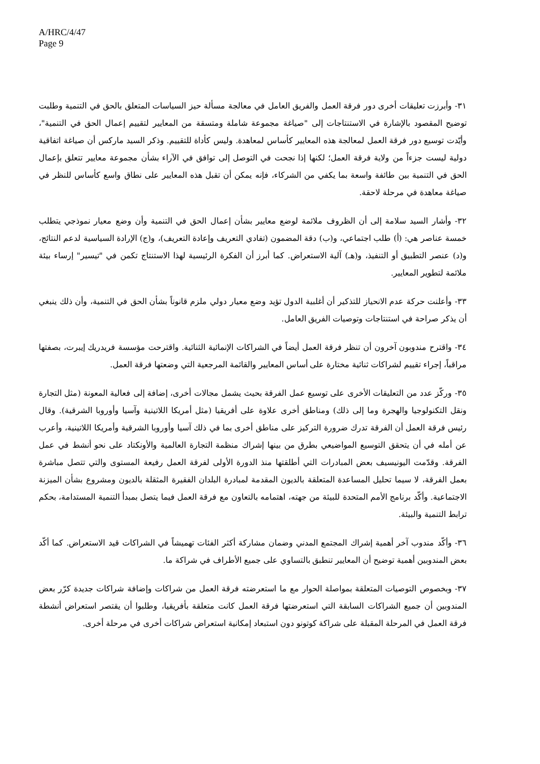A/HRC/4/47
Page 9
٣١- وأبرزت تعليقات أخرى دور فرقة العمل والفريق العامل في معالجة مسألة حيز السياسات المتعلق بالحق في التنمية وطلبت توضيح المقصود بالإشارة في الاستنتاجات إلى "صياغة مجموعة شاملة ومتسقة من المعايير لتقييم إعمال الحق في التنمية"، وأيّدت توسيع دور فرقة العمل لمعالجة هذه المعايير كأساس لمعاهدة. وليس كأداة للتقييم. وذكر السيد ماركس أن صياغة اتفاقية دولية ليست جزءاً من ولاية فرقة العمل؛ لكنها إذا نجحت في التوصل إلى توافق في الآراء بشأن مجموعة معايير تتعلق بإعمال الحق في التنمية بين طائفة واسعة بما يكفي من الشركاء، فإنه يمكن أن تقبل هذه المعايير على نطاق واسع كأساس للنظر في صياغة معاهدة في مرحلة لاحقة.
٣٢- وأشار السيد سلامة إلى أن الظروف ملائمة لوضع معايير بشأن إعمال الحق في التنمية وأن وضع معيار نموذجي يتطلب خمسة عناصر هي: (أ) طلب اجتماعي، و(ب) دقة المضمون (تفادي التعريف وإعادة التعريف)، و(ج) الإرادة السياسية لدعم النتائج، و(د) عنصر التطبيق أو التنفيذ، و(هـ) آلية الاستعراض. كما أبرز أن الفكرة الرئيسية لهذا الاستنتاج تكمن في "تيسير" إرساء بيئة ملائمة لتطوير المعايير.
٣٣- وأعلنت حركة عدم الانحياز للتذكير أن أغلبية الدول تؤيد وضع معيار دولي ملزم قانوناً بشأن الحق في التنمية، وأن ذلك ينبغي أن يذكر صراحة في استنتاجات وتوصيات الفريق العامل.
٣٤- واقترح مندوبون آخرون أن تنظر فرقة العمل أيضاً في الشراكات الإنمائية الثنائية. واقترحت مؤسسة فريدريك إيبرت، بصفتها مراقباً، إجراء تقييم لشراكات ثنائية مختارة على أساس المعايير والقائمة المرجعية التي وضعتها فرقة العمل.
٣٥- وركّز عدد من التعليقات الأخرى على توسيع عمل الفرقة بحيث يشمل مجالات أخرى، إضافة إلى فعالية المعونة (مثل التجارة ونقل التكنولوجيا والهجرة وما إلى ذلك) ومناطق أخرى علاوة على أفريقيا (مثل أمريكا اللاتينية وآسيا وأوروبا الشرقية). وقال رئيس فرقة العمل أن الفرقة تدرك ضرورة التركيز على مناطق أخرى بما في ذلك آسيا وأوروبا الشرقية وأمريكا اللاتينية، وأعرب عن أمله في أن يتحقق التوسيع المواضيعي بطرق من بينها إشراك منظمة التجارة العالمية والأونكتاد على نحو أنشط في عمل الفرقة. وقدّمت اليونيسيف بعض المبادرات التي أطلقتها منذ الدورة الأولى لفرقة العمل رفيعة المستوى والتي تتصل مباشرة بعمل الفرقة، لا سيما تحليل المساعدة المتعلقة بالديون المقدمة لمبادرة البلدان الفقيرة المثقلة بالديون ومشروع بشأن الميزنة الاجتماعية. وأكّد برنامج الأمم المتحدة للبيئة من جهته، اهتمامه بالتعاون مع فرقة العمل فيما يتصل بمبدأ التنمية المستدامة، بحكم ترابط التنمية والبيئة.
٣٦- وأكّد مندوب آخر أهمية إشراك المجتمع المدني وضمان مشاركة أكثر الفئات تهميشاً في الشراكات قيد الاستعراض. كما أكّد بعض المندوبين أهمية توضيح أن المعايير تنطبق بالتساوي على جميع الأطراف في شراكة ما.
٣٧- وبخصوص التوصيات المتعلقة بمواصلة الحوار مع ما استعرضته فرقة العمل من شراكات وإضافة شراكات جديدة كرّر بعض المندوبين أن جميع الشراكات السابقة التي استعرضتها فرقة العمل كانت متعلقة بأفريقيا، وطلبوا أن يقتصر استعراض أنشطة فرقة العمل في المرحلة المقبلة على شراكة كوتونو دون استبعاد إمكانية استعراض شراكات أخرى في مرحلة أخرى.